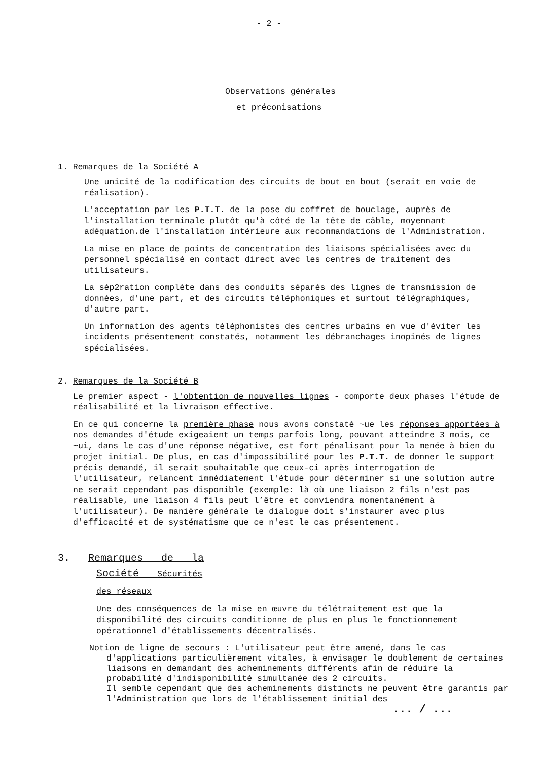- 2 -
Observations générales
et préconisations
1. Remarques de la Société A
Une unicité de la codification des circuits de bout en bout (serait en voie de réalisation).
L'acceptation par les P.T.T. de la pose du coffret de bouclage, auprès de l'installation terminale plutôt qu'à côté de la tête de câble, moyennant adéquation.de l'installation intérieure aux recommandations de l'Administration.
La mise en place de points de concentration des liaisons spécialisées avec du personnel spécialisé en contact direct avec les centres de traitement des utilisateurs.
La sép2ration complète dans des conduits séparés des lignes de transmission de données, d'une part, et des circuits téléphoniques et surtout télégraphiques, d'autre part.
Un information des agents téléphonistes des centres urbains en vue d'éviter les incidents présentement constatés, notamment les débranchages inopinés de lignes spécialisées.
2. Remarques de la Société B
Le premier aspect - l'obtention de nouvelles lignes - comporte deux phases l'étude de réalisabilité et la livraison effective.
En ce qui concerne la première phase nous avons constaté ~ue les réponses apportées à nos demandes d'étude exigeaient un temps parfois long, pouvant atteindre 3 mois, ce ~ui, dans le cas d'une réponse négative, est fort pénalisant pour la menée à bien du projet initial. De plus, en cas d'impossibilité pour les P.T.T. de donner le support précis demandé, il serait souhaitable que ceux-ci après interrogation de l'utilisateur, relancent immédiatement l'étude pour déterminer si une solution autre ne serait cependant pas disponible (exemple: là où une liaison 2 fils n'est pas réalisable, une liaison 4 fils peut l’être et conviendra momentanément à l'utilisateur). De manière générale le dialogue doit s'instaurer avec plus d'efficacité et de systématisme que ce n'est le cas présentement.
3. Remarques de la
Société Sécurités
des réseaux
Une des conséquences de la mise en œuvre du télétraitement est que la disponibilité des circuits conditionne de plus en plus le fonctionnement opérationnel d'établissements décentralisés.
Notion de ligne de secours : L'utilisateur peut être amené, dans le cas
d'applications particulièrement vitales, à envisager le doublement de certaines liaisons en demandant des acheminements différents afin de réduire la probabilité d'indisponibilité simultanée des 2 circuits.
Il semble cependant que des acheminements distincts ne peuvent être garantis par l'Administration que lors de l'établissement initial des
... / ...